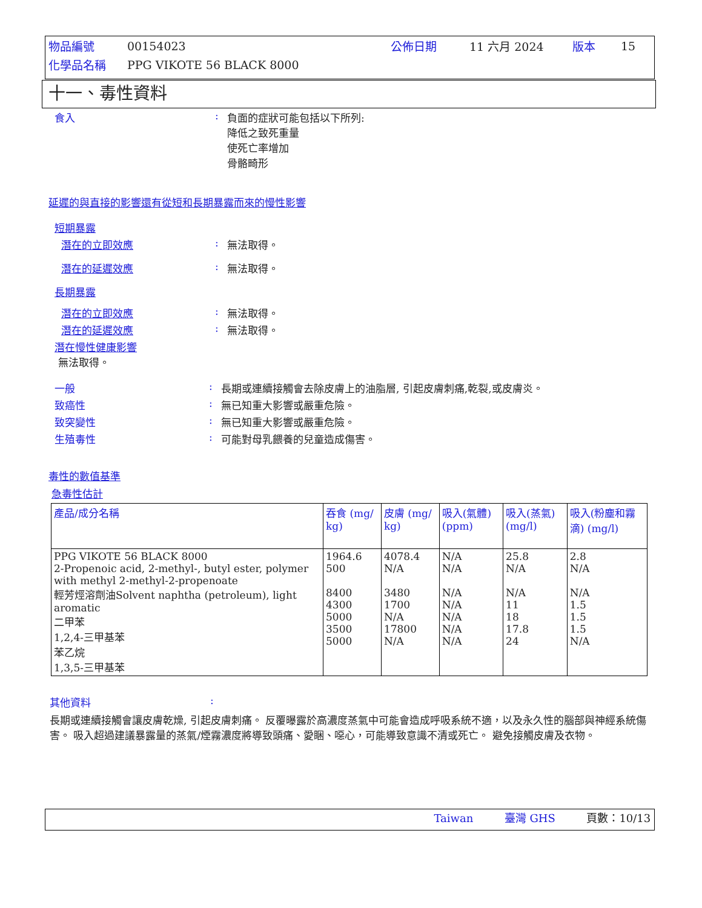| 物品編號 | 00154023 | 公佈日期 | 11 六月 2024 | 版本 | 15 |
| 化學品名稱 | PPG VIKOTE 56 BLACK 8000 | | | | |
十一、毒性資料
食入: 負面的症狀可能包括以下所列:
降低之致死重量
使死亡率增加
骨骼畸形
延遲的與直接的影響還有從短和長期暴露而來的慢性影響
短期暴露
潛在的立即效應: 無法取得。
潛在的延遲效應: 無法取得。
長期暴露
潛在的立即效應: 無法取得。
潛在的延遲效應: 無法取得。
潛在慢性健康影響
無法取得。
一般: 長期或連續接觸會去除皮膚上的油脂層, 引起皮膚刺痛,乾裂,或皮膚炎。
致癌性: 無已知重大影響或嚴重危險。
致突變性: 無已知重大影響或嚴重危險。
生殖毒性: 可能對母乳餵養的兒童造成傷害。
毒性的數值基準
急毒性估計
| 產品/成分名稱 | 吞食 (mg/ kg) | 皮膚 (mg/ kg) | 吸入(氣體) (ppm) | 吸入(蒸氣) (mg/l) | 吸入(粉塵和霧滴) (mg/l) |
| --- | --- | --- | --- | --- | --- |
| PPG VIKOTE 56 BLACK 8000 2-Propenoic acid, 2-methyl-, butyl ester, polymer with methyl 2-methyl-2-propenoate 輕芳烴溶劑油Solvent naphtha (petroleum), light aromatic 二甲苯 1,2,4-三甲基苯 苯乙烷 1,3,5-三甲基苯 | 1964.6 500 8400 4300 5000 3500 5000 | 4078.4 N/A 3480 1700 N/A 17800 N/A | N/A N/A N/A N/A N/A N/A N/A | 25.8 N/A N/A 11 18 17.8 24 | 2.8 N/A N/A 1.5 1.5 1.5 N/A |
其他資料:
長期或連續接觸會讓皮膚乾燥, 引起皮膚刺痛。 反覆曝露於高濃度蒸氣中可能會造成呼吸系統不適，以及永久性的腦部與神經系統傷害。 吸入超過建議暴露量的蒸氣/煙霧濃度將導致頭痛、愛睏、噁心，可能導致意識不清或死亡。 避免接觸皮膚及衣物。
Taiwan 臺灣 GHS 頁數：10/13